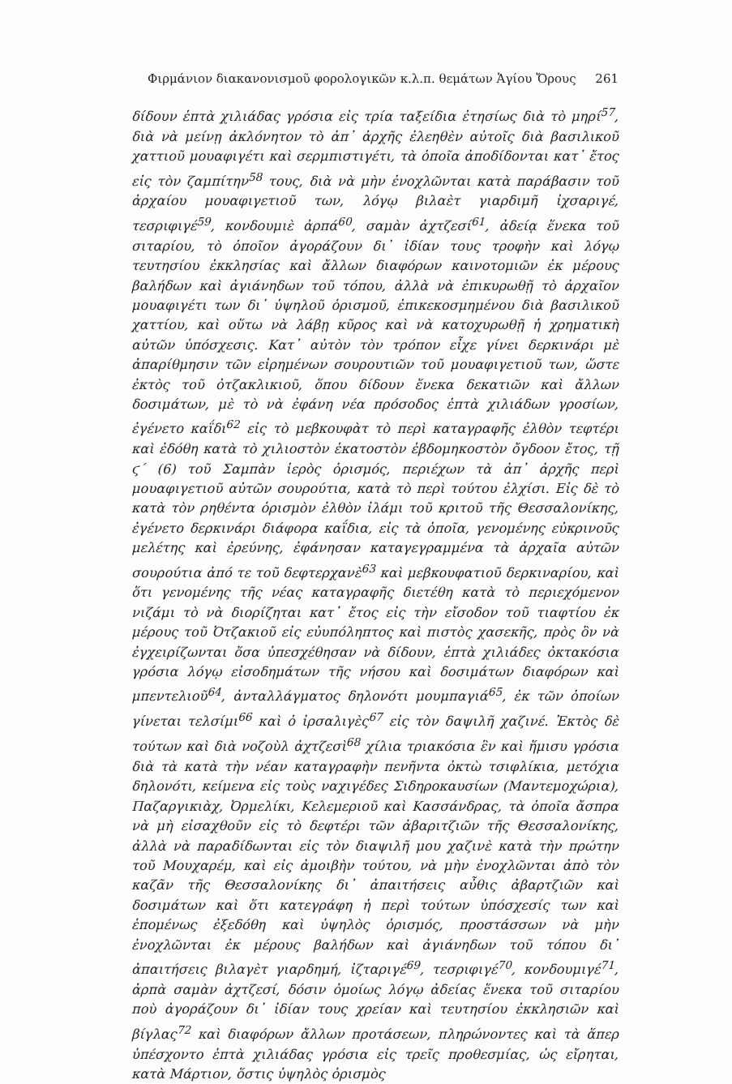Φιρμάνιον διακανονισμοῦ φορολογικῶν κ.λ.π. θεμάτων Ἁγίου Ὄρους 261
δίδουν ἑπτὰ χιλιάδας γρόσια εἰς τρία ταξείδια ἐτησίως διὰ τὸ μηρί<sup>57</sup>, διὰ νὰ μείνῃ ἀκλόνητον τὸ ἀπ᾽ ἀρχῆς ἐλεηθὲν αὐτοῖς διὰ βασιλικοῦ χαττιοῦ μουαφιγέτι καὶ σερμπιστιγέτι, τὰ ὁποῖα ἀποδίδονται κατ᾽ ἔτος εἰς τὸν ζαμπίτην<sup>58</sup> τους, διὰ νὰ μὴν ἐνοχλῶνται κατὰ παράβασιν τοῦ ἀρχαίου μουαφιγετιοῦ των, λόγῳ βιλαὲτ γιαρδιμῆ ἰχσαριγέ, τεσριφιγέ<sup>59</sup>, κονδουμιὲ ἀρπά<sup>60</sup>, σαμὰν ἀχτζεσί<sup>61</sup>, ἀδείᾳ ἕνεκα τοῦ σιταρίου, τὸ ὁποῖον ἀγοράζουν δι᾽ ἰδίαν τους τροφὴν καὶ λόγῳ τευτησίου ἐκκλησίας καὶ ἄλλων διαφόρων καινοτομιῶν ἐκ μέρους βαλήδων καὶ ἀγιάνηδων τοῦ τόπου, ἀλλὰ νὰ ἐπικυρωθῇ τὸ ἀρχαῖον μουαφιγέτι των δι᾽ ὑψηλοῦ ὁρισμοῦ, ἐπικεκοσμημένου διὰ βασιλικοῦ χαττίου, καὶ οὕτω νὰ λάβῃ κῦρος καὶ νὰ κατοχυρωθῇ ἡ χρηματικὴ αὐτῶν ὑπόσχεσις. Κατ᾽ αὐτὸν τὸν τρόπον εἶχε γίνει δερκινάρι μὲ ἀπαρίθμησιν τῶν εἰρημένων σουρουτιῶν τοῦ μουαφιγετιοῦ των, ὥστε ἐκτὸς τοῦ ὀτζακλικιοῦ, ὅπου δίδουν ἕνεκα δεκατιῶν καὶ ἄλλων δοσιμάτων, μὲ τὸ νὰ ἐφάνη νέα πρόσοδος ἑπτὰ χιλιάδων γροσίων, ἐγένετο καΐδι<sup>62</sup> εἰς τὸ μεβκουφὰτ τὸ περὶ καταγραφῆς ἐλθὸν τεφτέρι καὶ ἐδόθη κατὰ τὸ χιλιοστὸν ἑκατοστὸν ἑβδομηκοστὸν ὄγδοον ἔτος, τῇ ϛ΄ (6) τοῦ Σαμπὰν ἱερὸς ὁρισμός, περιέχων τὰ ἀπ᾽ ἀρχῆς περὶ μουαφιγετιοῦ αὐτῶν σουρούτια, κατὰ τὸ περὶ τούτου ἐλχίσι. Εἰς δὲ τὸ κατὰ τὸν ρηθέντα ὁρισμὸν ἐλθὸν ἰλάμι τοῦ κριτοῦ τῆς Θεσσαλονίκης, ἐγένετο δερκινάρι διάφορα καΐδια, εἰς τὰ ὁποῖα, γενομένης εὐκρινοῦς μελέτης καὶ ἐρεύνης, ἐφάνησαν καταγεγραμμένα τὰ ἀρχαῖα αὐτῶν σουρούτια ἀπό τε τοῦ δεφτερχανὲ<sup>63</sup> καὶ μεβκουφατιοῦ δερκιναρίου, καὶ ὅτι γενομένης τῆς νέας καταγραφῆς διετέθη κατὰ τὸ περιεχόμενον νιζάμι τὸ νὰ διορίζηται κατ᾽ ἔτος εἰς τὴν εἴσοδον τοῦ τιαφτίου ἐκ μέρους τοῦ Ὀτζακιοῦ εἰς εὐυπόληπτος καὶ πιστὸς χασεκῆς, πρὸς ὃν νὰ ἐγχειρίζωνται ὅσα ὑπεσχέθησαν νὰ δίδουν, ἑπτὰ χιλιάδες ὀκτακόσια γρόσια λόγῳ εἰσοδημάτων τῆς νήσου καὶ δοσιμάτων διαφόρων καὶ μπεντελιοῦ<sup>64</sup>, ἀνταλλάγματος δηλονότι μουμπαγιά<sup>65</sup>, ἐκ τῶν ὁποίων γίνεται τελσίμι<sup>66</sup> καὶ ὁ ἰρσαλιγὲς<sup>67</sup> εἰς τὸν δαψιλῆ χαζινέ. Ἐκτὸς δὲ τούτων καὶ διὰ νοζοὺλ ἀχτζεσὶ<sup>68</sup> χίλια τριακόσια ἓν καὶ ἥμισυ γρόσια διὰ τὰ κατὰ τὴν νέαν καταγραφὴν πενῆντα ὀκτὼ τσιφλίκια, μετόχια δηλονότι, κείμενα εἰς τοὺς ναχιγέδες Σιδηροκαυσίων (Μαντεμοχώρια), Παζαργικιὰχ, Ὀρμελίκι, Κελεμεριοῦ καὶ Κασσάνδρας, τὰ ὁποῖα ἄσπρα νὰ μὴ εἰσαχθοῦν εἰς τὸ δεφτέρι τῶν ἀβαριτζιῶν τῆς Θεσσαλονίκης, ἀλλὰ νὰ παραδίδωνται εἰς τὸν διαψιλῆ μου χαζινὲ κατὰ τὴν πρώτην τοῦ Μουχαρέμ, καὶ εἰς ἀμοιβὴν τούτου, νὰ μὴν ἐνοχλῶνται ἀπὸ τὸν καζᾶν τῆς Θεσσαλονίκης δι᾽ ἀπαιτήσεις αὖθις ἀβαρτζιῶν καὶ δοσιμάτων καὶ ὅτι κατεγράφη ἡ περὶ τούτων ὑπόσχεσίς των καὶ ἑπομένως ἐξεδόθη καὶ ὑψηλὸς ὁρισμός, προστάσσων νὰ μὴν ἐνοχλῶνται ἐκ μέρους βαλήδων καὶ ἀγιάνηδων τοῦ τόπου δι᾽ ἀπαιτήσεις βιλαγὲτ γιαρδημή, ἰζταριγέ<sup>69</sup>, τεσριφιγέ<sup>70</sup>, κονδουμιγέ<sup>71</sup>, ἀρπὰ σαμὰν ἀχτζεσί, δόσιν ὁμοίως λόγῳ ἀδείας ἕνεκα τοῦ σιταρίου ποὺ ἀγοράζουν δι᾽ ἰδίαν τους χρείαν καὶ τευτησίου ἐκκλησιῶν καὶ βίγλας<sup>72</sup> καὶ διαφόρων ἄλλων προτάσεων, πληρώνοντες καὶ τὰ ἅπερ ὑπέσχοντο ἑπτὰ χιλιάδας γρόσια εἰς τρεῖς προθεσμίας, ὡς εἴρηται, κατὰ Μάρτιον, ὅστις ὑψηλὸς ὁρισμὸς